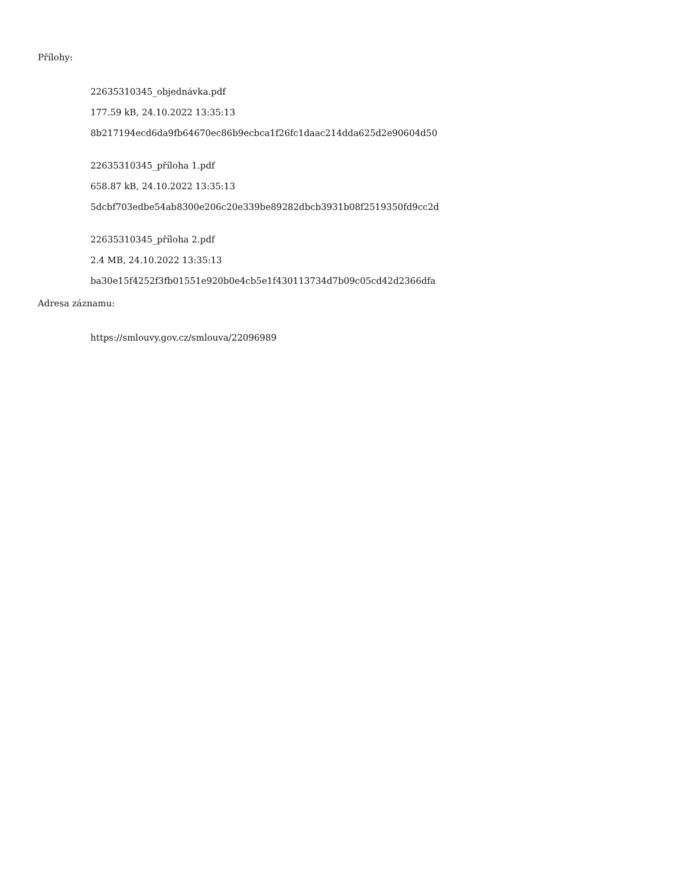Přílohy:
22635310345_objednávka.pdf
177.59 kB, 24.10.2022 13:35:13
8b217194ecd6da9fb64670ec86b9ecbca1f26fc1daac214dda625d2e90604d50
22635310345_příloha 1.pdf
658.87 kB, 24.10.2022 13:35:13
5dcbf703edbe54ab8300e206c20e339be89282dbcb3931b08f2519350fd9cc2d
22635310345_příloha 2.pdf
2.4 MB, 24.10.2022 13:35:13
ba30e15f4252f3fb01551e920b0e4cb5e1f430113734d7b09c05cd42d2366dfa
Adresa záznamu:
https://smlouvy.gov.cz/smlouva/22096989